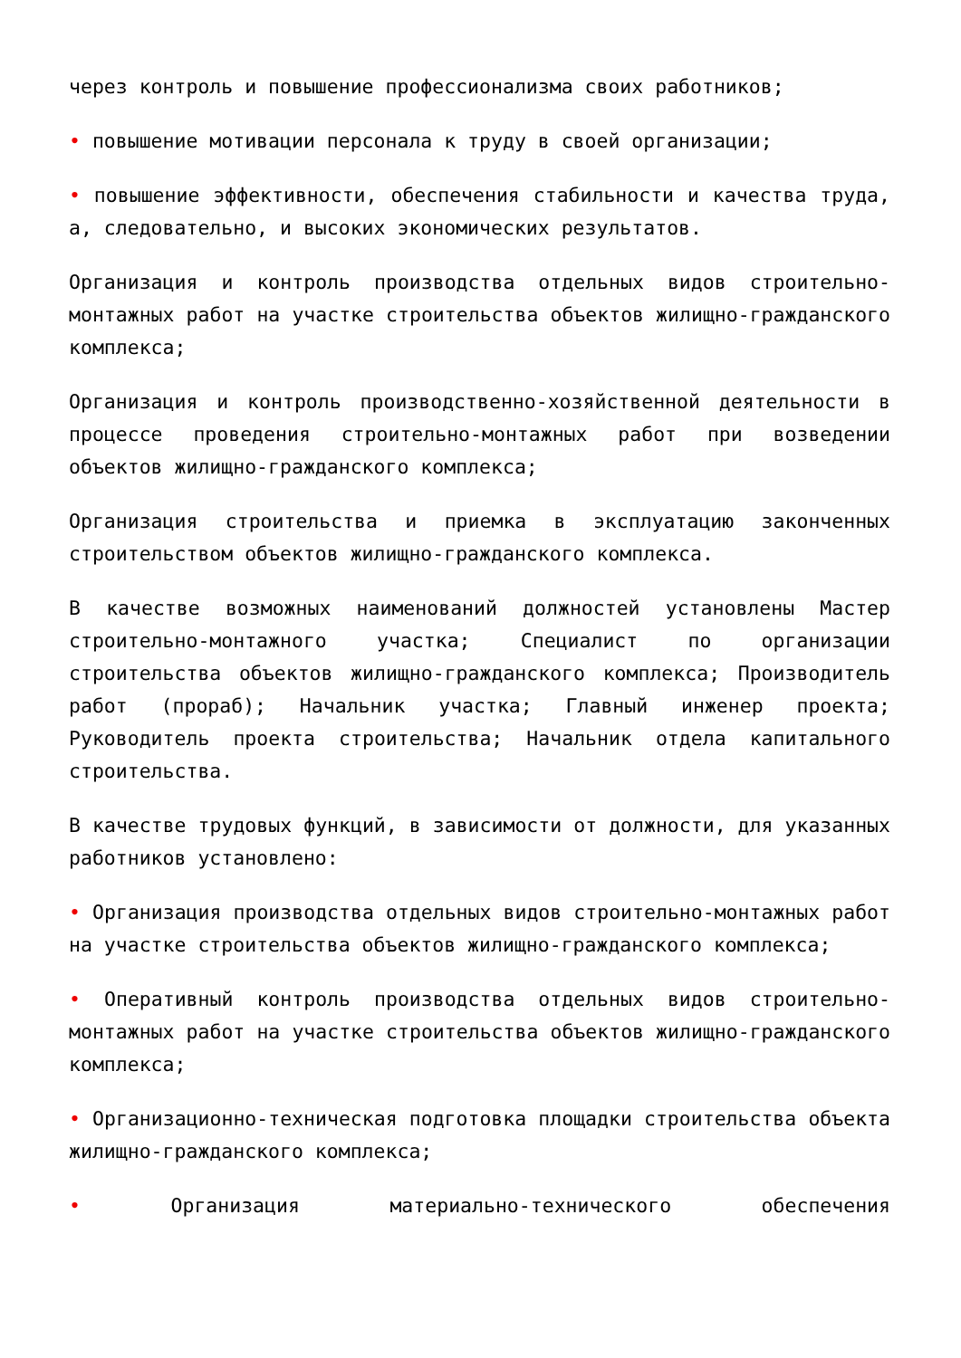через контроль и повышение профессионализма своих работников;
• повышение мотивации персонала к труду в своей организации;
• повышение эффективности, обеспечения стабильности и качества труда, а, следовательно, и высоких экономических результатов.
Организация и контроль производства отдельных видов строительно-монтажных работ на участке строительства объектов жилищно-гражданского комплекса;
Организация и контроль производственно-хозяйственной деятельности в процессе проведения строительно-монтажных работ при возведении объектов жилищно-гражданского комплекса;
Организация строительства и приемка в эксплуатацию законченных строительством объектов жилищно-гражданского комплекса.
В качестве возможных наименований должностей установлены Мастер строительно-монтажного участка; Специалист по организации строительства объектов жилищно-гражданского комплекса; Производитель работ (прораб); Начальник участка; Главный инженер проекта; Руководитель проекта строительства; Начальник отдела капитального строительства.
В качестве трудовых функций, в зависимости от должности, для указанных работников установлено:
• Организация производства отдельных видов строительно-монтажных работ на участке строительства объектов жилищно-гражданского комплекса;
• Оперативный контроль производства отдельных видов строительно-монтажных работ на участке строительства объектов жилищно-гражданского комплекса;
• Организационно-техническая подготовка площадки строительства объекта жилищно-гражданского комплекса;
• Организация материально-технического обеспечения